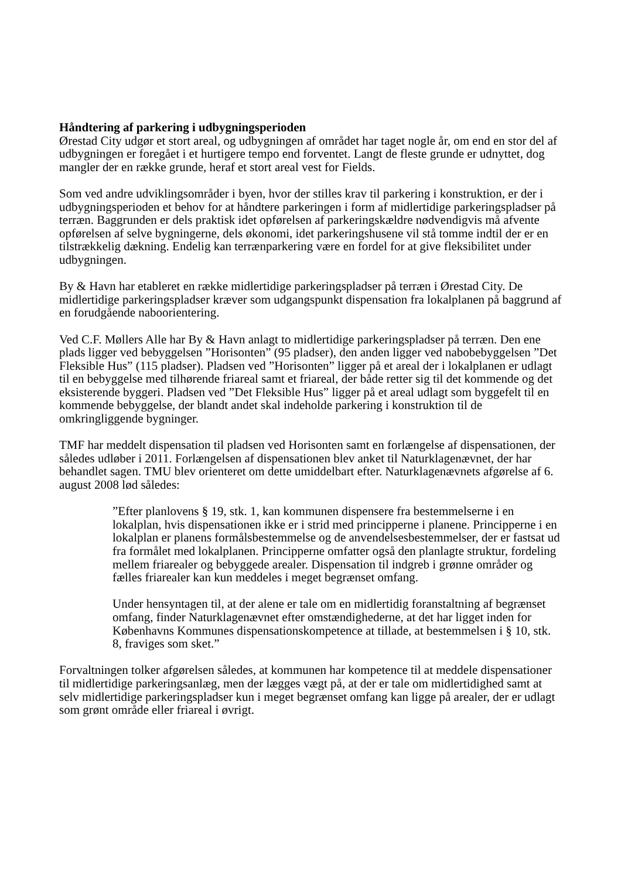Håndtering af parkering i udbygningsperioden
Ørestad City udgør et stort areal, og udbygningen af området har taget nogle år, om end en stor del af udbygningen er foregået i et hurtigere tempo end forventet. Langt de fleste grunde er udnyttet, dog mangler der en række grunde, heraf et stort areal vest for Fields.
Som ved andre udviklingsområder i byen, hvor der stilles krav til parkering i konstruktion, er der i udbygningsperioden et behov for at håndtere parkeringen i form af midlertidige parkeringspladser på terræn. Baggrunden er dels praktisk idet opførelsen af parkeringskældre nødvendigvis må afvente opførelsen af selve bygningerne, dels økonomi, idet parkeringshusene vil stå tomme indtil der er en tilstrækkelig dækning. Endelig kan terrænparkering være en fordel for at give fleksibilitet under udbygningen.
By & Havn har etableret en række midlertidige parkeringspladser på terræn i Ørestad City. De midlertidige parkeringspladser kræver som udgangspunkt dispensation fra lokalplanen på baggrund af en forudgående naboorientering.
Ved C.F. Møllers Alle har By & Havn anlagt to midlertidige parkeringspladser på terræn. Den ene plads ligger ved bebyggelsen ”Horisonten” (95 pladser), den anden ligger ved nabobebyggelsen ”Det Fleksible Hus” (115 pladser). Pladsen ved ”Horisonten” ligger på et areal der i lokalplanen er udlagt til en bebyggelse med tilhørende friareal samt et friareal, der både retter sig til det kommende og det eksisterende byggeri. Pladsen ved ”Det Fleksible Hus” ligger på et areal udlagt som byggefelt til en kommende bebyggelse, der blandt andet skal indeholde parkering i konstruktion til de omkringliggende bygninger.
TMF har meddelt dispensation til pladsen ved Horisonten samt en forlængelse af dispensationen, der således udløber i 2011. Forlængelsen af dispensationen blev anket til Naturklagenævnet, der har behandlet sagen. TMU blev orienteret om dette umiddelbart efter. Naturklagenævnets afgørelse af 6. august 2008 lød således:
”Efter planlovens § 19, stk. 1, kan kommunen dispensere fra bestemmelserne i en lokalplan, hvis dispensationen ikke er i strid med principperne i planene. Principperne i en lokalplan er planens formålsbestemmelse og de anvendelsesbestemmelser, der er fastsat ud fra formålet med lokalplanen. Principperne omfatter også den planlagte struktur, fordeling mellem friarealer og bebyggede arealer. Dispensation til indgreb i grønne områder og fælles friarealer kan kun meddeles i meget begrænset omfang.
Under hensyntagen til, at der alene er tale om en midlertidig foranstaltning af begrænset omfang, finder Naturklagenævnet efter omstændighederne, at det har ligget inden for Københavns Kommunes dispensationskompetence at tillade, at bestemmelsen i § 10, stk. 8, fraviges som sket.”
Forvaltningen tolker afgørelsen således, at kommunen har kompetence til at meddele dispensationer til midlertidige parkeringsanlæg, men der lægges vægt på, at der er tale om midlertidighed samt at selv midlertidige parkeringspladser kun i meget begrænset omfang kan ligge på arealer, der er udlagt som grønt område eller friareal i øvrigt.